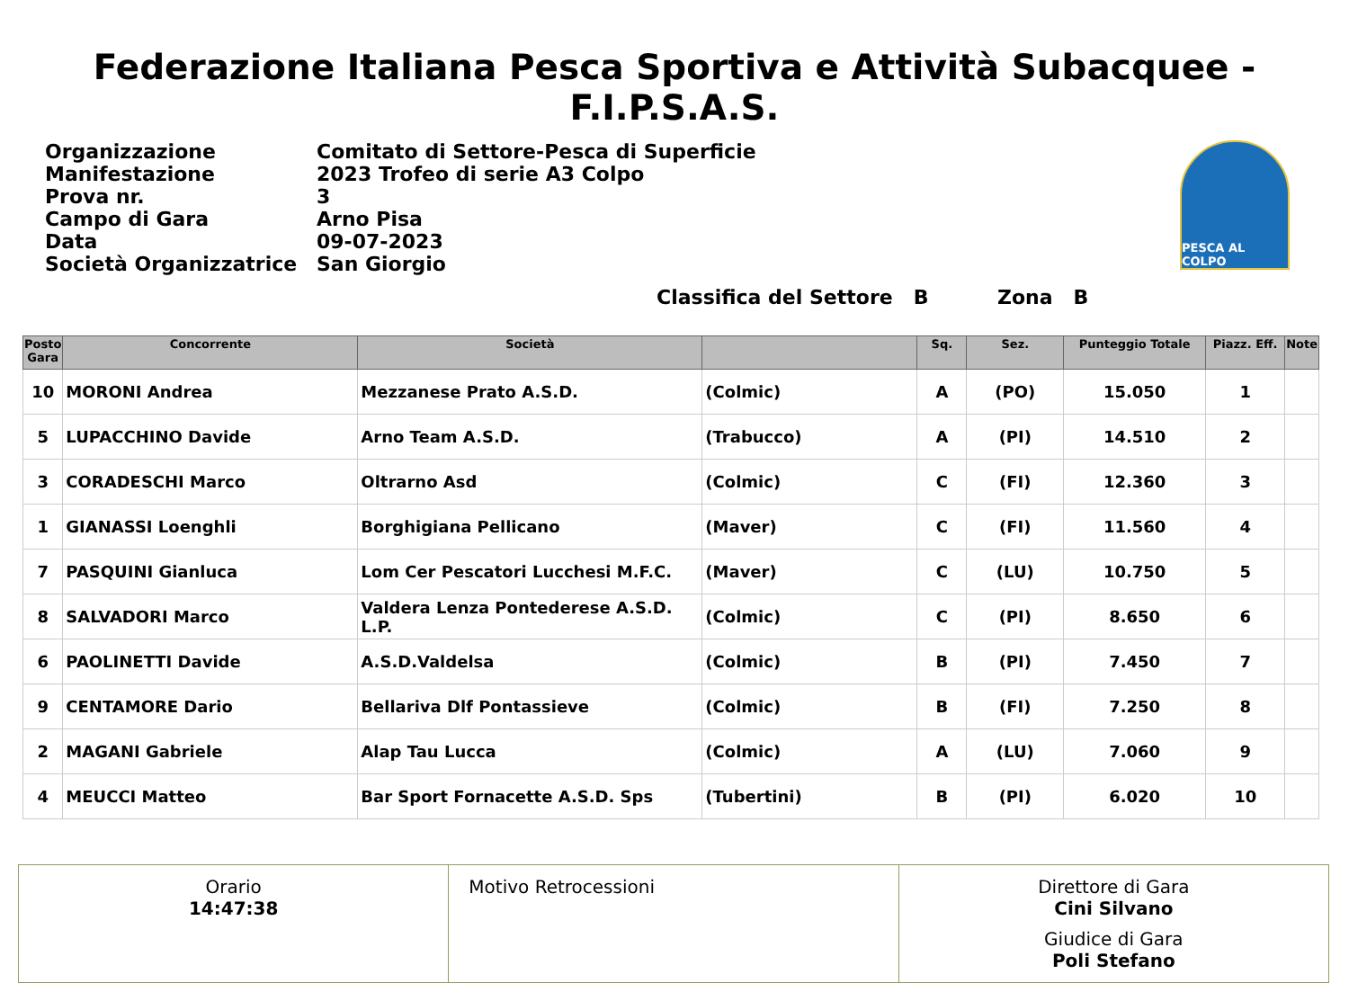Federazione Italiana Pesca Sportiva e Attività Subacquee - F.I.P.S.A.S.
| Organizzazione | Comitato di Settore-Pesca di Superficie |
| Manifestazione | 2023 Trofeo di serie A3 Colpo |
| Prova nr. | 3 |
| Campo di Gara | Arno Pisa |
| Data | 09-07-2023 |
| Società Organizzatrice | San Giorgio |
PESCA AL COLPO
Classifica del Settore B Zona B
| Posto Gara | Concorrente | Società | | Sq. | Sez. | Punteggio Totale | Piazz. Eff. | Note |
| --- | --- | --- | --- | --- | --- | --- | --- | --- |
| 10 | MORONI Andrea | Mezzanese Prato A.S.D. | (Colmic) | A | (PO) | 15.050 | 1 | |
| 5 | LUPACCHINO Davide | Arno Team A.S.D. | (Trabucco) | A | (PI) | 14.510 | 2 | |
| 3 | CORADESCHI Marco | Oltrarno Asd | (Colmic) | C | (FI) | 12.360 | 3 | |
| 1 | GIANASSI Loenghli | Borghigiana Pellicano | (Maver) | C | (FI) | 11.560 | 4 | |
| 7 | PASQUINI Gianluca | Lom Cer Pescatori Lucchesi M.F.C. | (Maver) | C | (LU) | 10.750 | 5 | |
| 8 | SALVADORI Marco | Valdera Lenza Pontederese A.S.D. L.P. | (Colmic) | C | (PI) | 8.650 | 6 | |
| 6 | PAOLINETTI Davide | A.S.D.Valdelsa | (Colmic) | B | (PI) | 7.450 | 7 | |
| 9 | CENTAMORE Dario | Bellariva Dlf Pontassieve | (Colmic) | B | (FI) | 7.250 | 8 | |
| 2 | MAGANI Gabriele | Alap Tau Lucca | (Colmic) | A | (LU) | 7.060 | 9 | |
| 4 | MEUCCI Matteo | Bar Sport Fornacette A.S.D. Sps | (Tubertini) | B | (PI) | 6.020 | 10 | |
Orario
14:47:38
Motivo Retrocessioni Direttore di Gara
Cini Silvano
Giudice di Gara
Poli Stefano